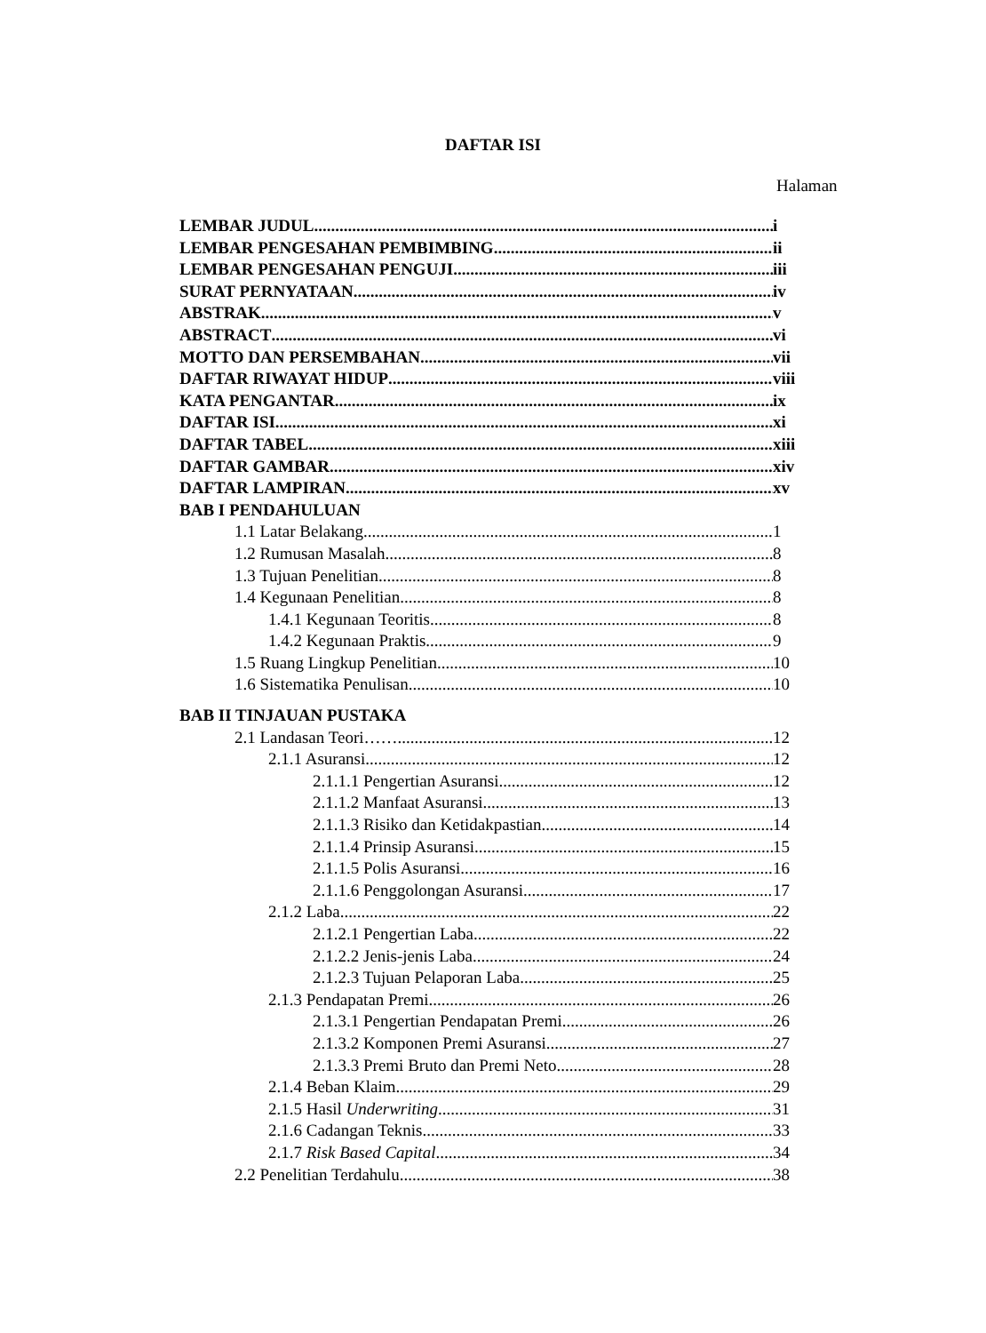DAFTAR ISI
Halaman
LEMBAR JUDUL i
LEMBAR PENGESAHAN PEMBIMBING ii
LEMBAR PENGESAHAN PENGUJI iii
SURAT PERNYATAAN iv
ABSTRAK v
ABSTRACT vi
MOTTO DAN PERSEMBAHAN vii
DAFTAR RIWAYAT HIDUP viii
KATA PENGANTAR ix
DAFTAR ISI xi
DAFTAR TABEL xiii
DAFTAR GAMBAR xiv
DAFTAR LAMPIRAN xv
BAB I PENDAHULUAN
1.1 Latar Belakang 1
1.2 Rumusan Masalah 8
1.3 Tujuan Penelitian 8
1.4 Kegunaan Penelitian 8
1.4.1 Kegunaan Teoritis 8
1.4.2 Kegunaan Praktis 9
1.5 Ruang Lingkup Penelitian 10
1.6 Sistematika Penulisan 10
BAB II TINJAUAN PUSTAKA
2.1 Landasan Teori…… 12
2.1.1 Asuransi 12
2.1.1.1 Pengertian Asuransi 12
2.1.1.2 Manfaat Asuransi 13
2.1.1.3 Risiko dan Ketidakpastian 14
2.1.1.4 Prinsip Asuransi 15
2.1.1.5 Polis Asuransi 16
2.1.1.6 Penggolongan Asuransi 17
2.1.2 Laba 22
2.1.2.1 Pengertian Laba 22
2.1.2.2 Jenis-jenis Laba 24
2.1.2.3 Tujuan Pelaporan Laba 25
2.1.3 Pendapatan Premi 26
2.1.3.1 Pengertian Pendapatan Premi 26
2.1.3.2 Komponen Premi Asuransi 27
2.1.3.3 Premi Bruto dan Premi Neto 28
2.1.4 Beban Klaim 29
2.1.5 Hasil Underwriting 31
2.1.6 Cadangan Teknis 33
2.1.7 Risk Based Capital 34
2.2 Penelitian Terdahulu 38